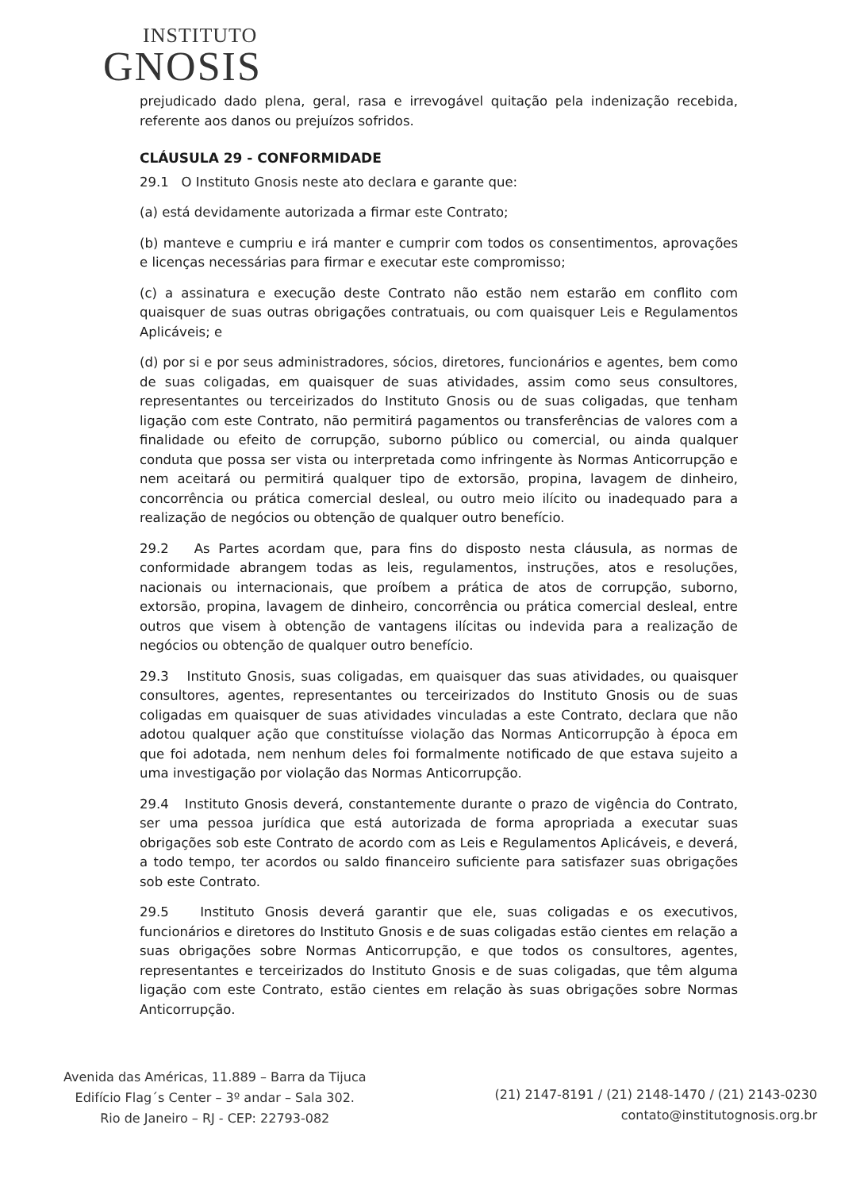INSTITUTO
GNOSIS
prejudicado dado plena, geral, rasa e irrevogável quitação pela indenização recebida, referente aos danos ou prejuízos sofridos.
CLÁUSULA 29 - CONFORMIDADE
29.1 O Instituto Gnosis neste ato declara e garante que:
(a) está devidamente autorizada a firmar este Contrato;
(b) manteve e cumpriu e irá manter e cumprir com todos os consentimentos, aprovações e licenças necessárias para firmar e executar este compromisso;
(c) a assinatura e execução deste Contrato não estão nem estarão em conflito com quaisquer de suas outras obrigações contratuais, ou com quaisquer Leis e Regulamentos Aplicáveis; e
(d) por si e por seus administradores, sócios, diretores, funcionários e agentes, bem como de suas coligadas, em quaisquer de suas atividades, assim como seus consultores, representantes ou terceirizados do Instituto Gnosis ou de suas coligadas, que tenham ligação com este Contrato, não permitirá pagamentos ou transferências de valores com a finalidade ou efeito de corrupção, suborno público ou comercial, ou ainda qualquer conduta que possa ser vista ou interpretada como infringente às Normas Anticorrupção e nem aceitará ou permitirá qualquer tipo de extorsão, propina, lavagem de dinheiro, concorrência ou prática comercial desleal, ou outro meio ilícito ou inadequado para a realização de negócios ou obtenção de qualquer outro benefício.
29.2 As Partes acordam que, para fins do disposto nesta cláusula, as normas de conformidade abrangem todas as leis, regulamentos, instruções, atos e resoluções, nacionais ou internacionais, que proíbem a prática de atos de corrupção, suborno, extorsão, propina, lavagem de dinheiro, concorrência ou prática comercial desleal, entre outros que visem à obtenção de vantagens ilícitas ou indevida para a realização de negócios ou obtenção de qualquer outro benefício.
29.3 Instituto Gnosis, suas coligadas, em quaisquer das suas atividades, ou quaisquer consultores, agentes, representantes ou terceirizados do Instituto Gnosis ou de suas coligadas em quaisquer de suas atividades vinculadas a este Contrato, declara que não adotou qualquer ação que constituísse violação das Normas Anticorrupção à época em que foi adotada, nem nenhum deles foi formalmente notificado de que estava sujeito a uma investigação por violação das Normas Anticorrupção.
29.4 Instituto Gnosis deverá, constantemente durante o prazo de vigência do Contrato, ser uma pessoa jurídica que está autorizada de forma apropriada a executar suas obrigações sob este Contrato de acordo com as Leis e Regulamentos Aplicáveis, e deverá, a todo tempo, ter acordos ou saldo financeiro suficiente para satisfazer suas obrigações sob este Contrato.
29.5 Instituto Gnosis deverá garantir que ele, suas coligadas e os executivos, funcionários e diretores do Instituto Gnosis e de suas coligadas estão cientes em relação a suas obrigações sobre Normas Anticorrupção, e que todos os consultores, agentes, representantes e terceirizados do Instituto Gnosis e de suas coligadas, que têm alguma ligação com este Contrato, estão cientes em relação às suas obrigações sobre Normas Anticorrupção.
Avenida das Américas, 11.889 – Barra da Tijuca
Edifício Flag´s Center – 3º andar – Sala 302.
Rio de Janeiro – RJ - CEP: 22793-082
(21) 2147-8191 / (21) 2148-1470 / (21) 2143-0230
contato@institutognosis.org.br